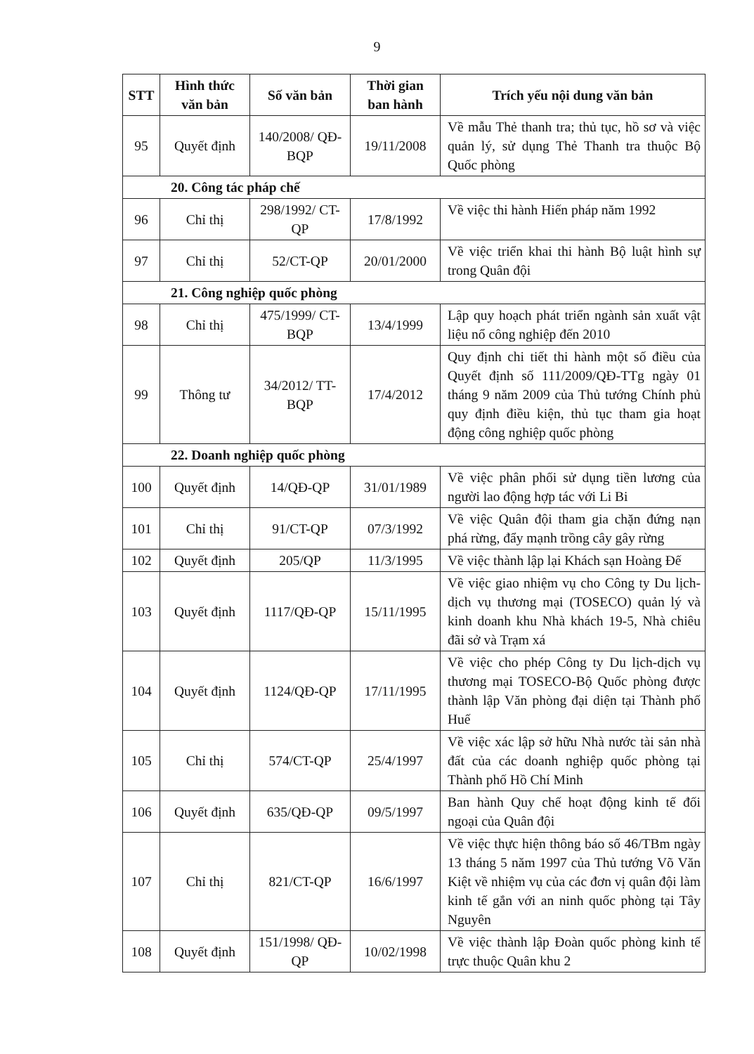9
| STT | Hình thức văn bản | Số văn bản | Thời gian ban hành | Trích yếu nội dung văn bản |
| --- | --- | --- | --- | --- |
| 95 | Quyết định | 140/2008/ QĐ-BQP | 19/11/2008 | Về mẫu Thẻ thanh tra; thủ tục, hồ sơ và việc quản lý, sử dụng Thẻ Thanh tra thuộc Bộ Quốc phòng |
| 20. Công tác pháp chế | | | | |
| 96 | Chỉ thị | 298/1992/ CT-QP | 17/8/1992 | Về việc thi hành Hiến pháp năm 1992 |
| 97 | Chỉ thị | 52/CT-QP | 20/01/2000 | Về việc triển khai thi hành Bộ luật hình sự trong Quân đội |
| 21. Công nghiệp quốc phòng | | | | |
| 98 | Chỉ thị | 475/1999/ CT-BQP | 13/4/1999 | Lập quy hoạch phát triển ngành sản xuất vật liệu nổ công nghiệp đến 2010 |
| 99 | Thông tư | 34/2012/ TT-BQP | 17/4/2012 | Quy định chi tiết thi hành một số điều của Quyết định số 111/2009/QĐ-TTg ngày 01 tháng 9 năm 2009 của Thủ tướng Chính phủ quy định điều kiện, thủ tục tham gia hoạt động công nghiệp quốc phòng |
| 22. Doanh nghiệp quốc phòng | | | | |
| 100 | Quyết định | 14/QĐ-QP | 31/01/1989 | Về việc phân phối sử dụng tiền lương của người lao động hợp tác với Li Bi |
| 101 | Chỉ thị | 91/CT-QP | 07/3/1992 | Về việc Quân đội tham gia chặn đứng nạn phá rừng, đẩy mạnh trồng cây gây rừng |
| 102 | Quyết định | 205/QP | 11/3/1995 | Về việc thành lập lại Khách sạn Hoàng Đế |
| 103 | Quyết định | 1117/QĐ-QP | 15/11/1995 | Về việc giao nhiệm vụ cho Công ty Du lịch-dịch vụ thương mại (TOSECO) quản lý và kinh doanh khu Nhà khách 19-5, Nhà chiêu đãi sở và Trạm xá |
| 104 | Quyết định | 1124/QĐ-QP | 17/11/1995 | Về việc cho phép Công ty Du lịch-dịch vụ thương mại TOSECO-Bộ Quốc phòng được thành lập Văn phòng đại diện tại Thành phố Huế |
| 105 | Chỉ thị | 574/CT-QP | 25/4/1997 | Về việc xác lập sở hữu Nhà nước tài sản nhà đất của các doanh nghiệp quốc phòng tại Thành phố Hồ Chí Minh |
| 106 | Quyết định | 635/QĐ-QP | 09/5/1997 | Ban hành Quy chế hoạt động kinh tế đối ngoại của Quân đội |
| 107 | Chỉ thị | 821/CT-QP | 16/6/1997 | Về việc thực hiện thông báo số 46/TBm ngày 13 tháng 5 năm 1997 của Thủ tướng Võ Văn Kiệt về nhiệm vụ của các đơn vị quân đội làm kinh tế gắn với an ninh quốc phòng tại Tây Nguyên |
| 108 | Quyết định | 151/1998/ QĐ-QP | 10/02/1998 | Về việc thành lập Đoàn quốc phòng kinh tế trực thuộc Quân khu 2 |